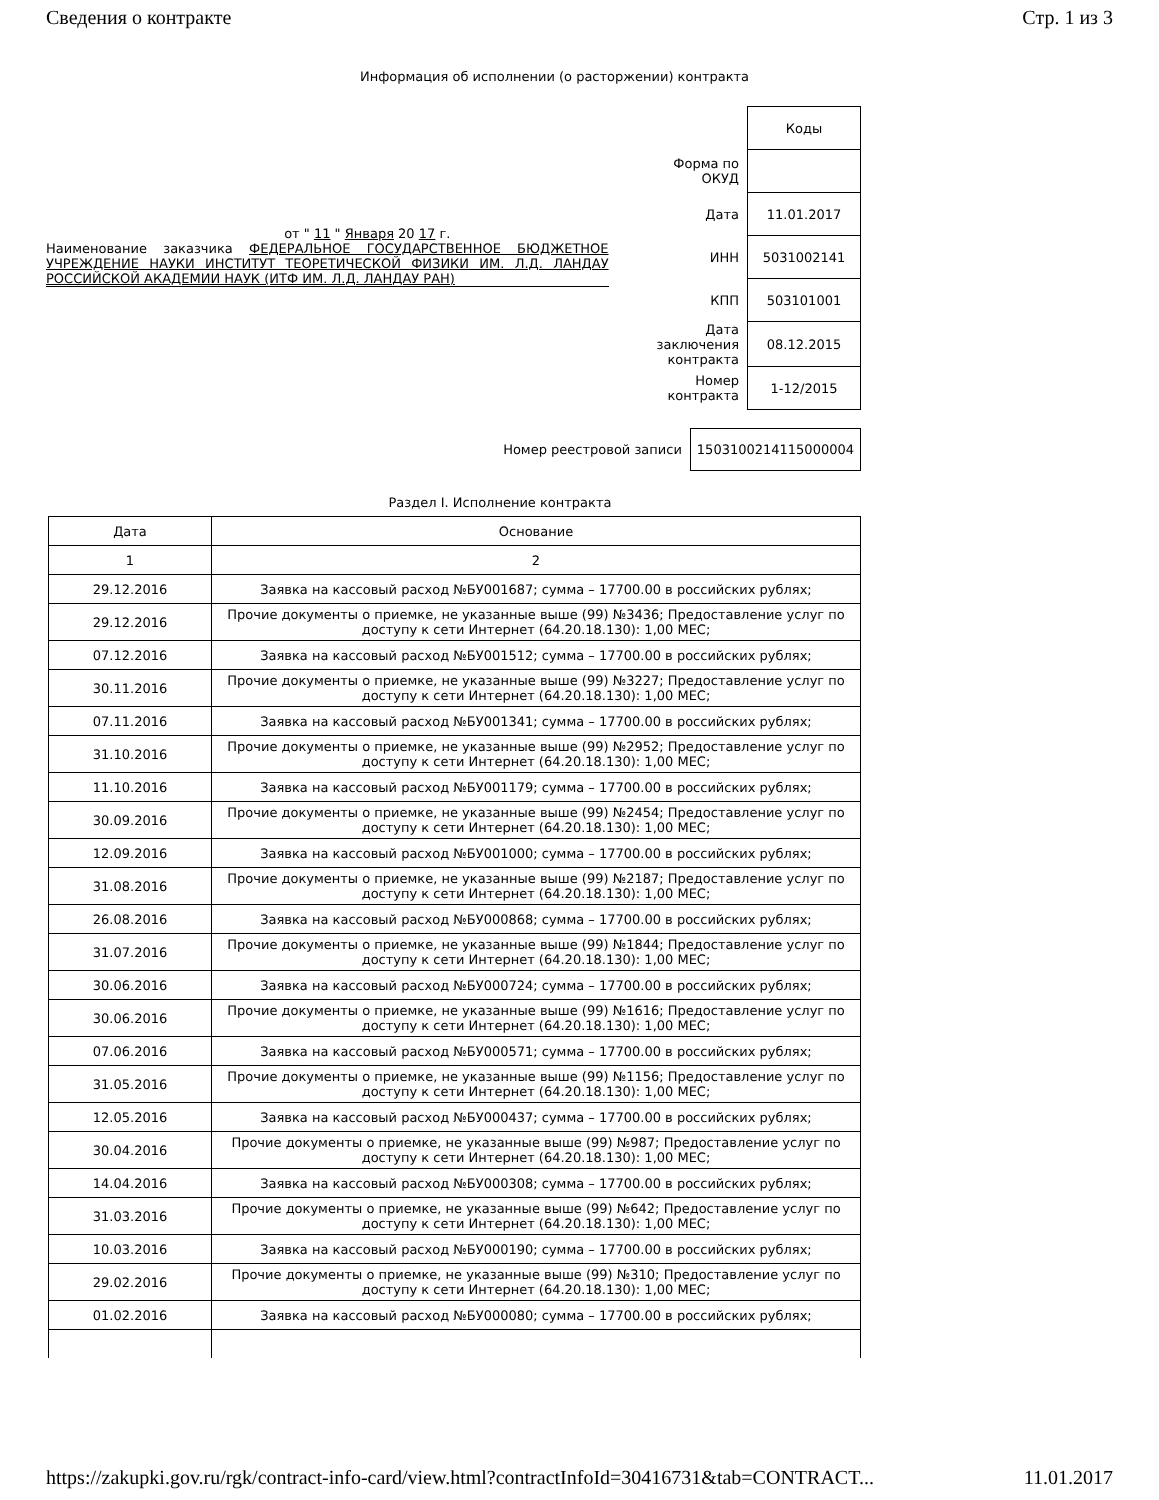Сведения о контракте Стр. 1 из 3
Информация об исполнении (о расторжении) контракта
от " 11 " Января 20 17 г.
Наименование заказчика ФЕДЕРАЛЬНОЕ ГОСУДАРСТВЕННОЕ БЮДЖЕТНОЕ УЧРЕЖДЕНИЕ НАУКИ ИНСТИТУТ ТЕОРЕТИЧЕСКОЙ ФИЗИКИ ИМ. Л.Д. ЛАНДАУ РОССИЙСКОЙ АКАДЕМИИ НАУК (ИТФ ИМ. Л.Д. ЛАНДАУ РАН)
| | Коды |
| Форма по ОКУД | |
| Дата | 11.01.2017 |
| ИНН | 5031002141 |
| КПП | 503101001 |
| Дата заключения контракта | 08.12.2015 |
| Номер контракта | 1-12/2015 |
Номер реестровой записи 1503100214115000004
Раздел I. Исполнение контракта
| Дата | Основание |
| --- | --- |
| 1 | 2 |
| 29.12.2016 | Заявка на кассовый расход №БУ001687; сумма – 17700.00 в российских рублях; |
| 29.12.2016 | Прочие документы о приемке, не указанные выше (99) №3436; Предоставление услуг по доступу к сети Интернет (64.20.18.130): 1,00 МЕС; |
| 07.12.2016 | Заявка на кассовый расход №БУ001512; сумма – 17700.00 в российских рублях; |
| 30.11.2016 | Прочие документы о приемке, не указанные выше (99) №3227; Предоставление услуг по доступу к сети Интернет (64.20.18.130): 1,00 МЕС; |
| 07.11.2016 | Заявка на кассовый расход №БУ001341; сумма – 17700.00 в российских рублях; |
| 31.10.2016 | Прочие документы о приемке, не указанные выше (99) №2952; Предоставление услуг по доступу к сети Интернет (64.20.18.130): 1,00 МЕС; |
| 11.10.2016 | Заявка на кассовый расход №БУ001179; сумма – 17700.00 в российских рублях; |
| 30.09.2016 | Прочие документы о приемке, не указанные выше (99) №2454; Предоставление услуг по доступу к сети Интернет (64.20.18.130): 1,00 МЕС; |
| 12.09.2016 | Заявка на кассовый расход №БУ001000; сумма – 17700.00 в российских рублях; |
| 31.08.2016 | Прочие документы о приемке, не указанные выше (99) №2187; Предоставление услуг по доступу к сети Интернет (64.20.18.130): 1,00 МЕС; |
| 26.08.2016 | Заявка на кассовый расход №БУ000868; сумма – 17700.00 в российских рублях; |
| 31.07.2016 | Прочие документы о приемке, не указанные выше (99) №1844; Предоставление услуг по доступу к сети Интернет (64.20.18.130): 1,00 МЕС; |
| 30.06.2016 | Заявка на кассовый расход №БУ000724; сумма – 17700.00 в российских рублях; |
| 30.06.2016 | Прочие документы о приемке, не указанные выше (99) №1616; Предоставление услуг по доступу к сети Интернет (64.20.18.130): 1,00 МЕС; |
| 07.06.2016 | Заявка на кассовый расход №БУ000571; сумма – 17700.00 в российских рублях; |
| 31.05.2016 | Прочие документы о приемке, не указанные выше (99) №1156; Предоставление услуг по доступу к сети Интернет (64.20.18.130): 1,00 МЕС; |
| 12.05.2016 | Заявка на кассовый расход №БУ000437; сумма – 17700.00 в российских рублях; |
| 30.04.2016 | Прочие документы о приемке, не указанные выше (99) №987; Предоставление услуг по доступу к сети Интернет (64.20.18.130): 1,00 МЕС; |
| 14.04.2016 | Заявка на кассовый расход №БУ000308; сумма – 17700.00 в российских рублях; |
| 31.03.2016 | Прочие документы о приемке, не указанные выше (99) №642; Предоставление услуг по доступу к сети Интернет (64.20.18.130): 1,00 МЕС; |
| 10.03.2016 | Заявка на кассовый расход №БУ000190; сумма – 17700.00 в российских рублях; |
| 29.02.2016 | Прочие документы о приемке, не указанные выше (99) №310; Предоставление услуг по доступу к сети Интернет (64.20.18.130): 1,00 МЕС; |
| 01.02.2016 | Заявка на кассовый расход №БУ000080; сумма – 17700.00 в российских рублях; |
https://zakupki.gov.ru/rgk/contract-info-card/view.html?contractInfoId=30416731&tab=CONTRACT... 11.01.2017